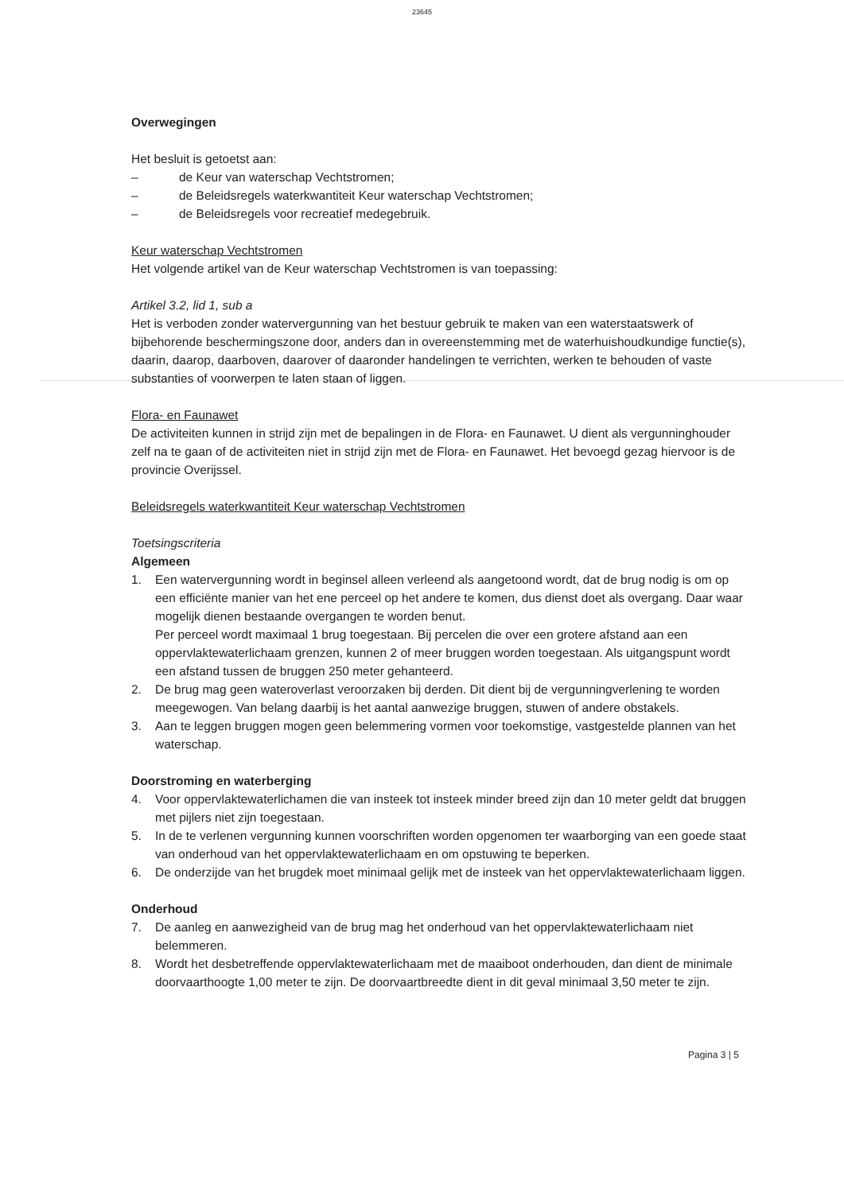23645
Overwegingen
Het besluit is getoetst aan:
– de Keur van waterschap Vechtstromen;
– de Beleidsregels waterkwantiteit Keur waterschap Vechtstromen;
– de Beleidsregels voor recreatief medegebruik.
Keur waterschap Vechtstromen
Het volgende artikel van de Keur waterschap Vechtstromen is van toepassing:
Artikel 3.2, lid 1, sub a
Het is verboden zonder watervergunning van het bestuur gebruik te maken van een waterstaatswerk of bijbehorende beschermingszone door, anders dan in overeenstemming met de waterhuishoudkundige functie(s), daarin, daarop, daarboven, daarover of daaronder handelingen te verrichten, werken te behouden of vaste substanties of voorwerpen te laten staan of liggen.
Flora- en Faunawet
De activiteiten kunnen in strijd zijn met de bepalingen in de Flora- en Faunawet. U dient als vergunninghouder zelf na te gaan of de activiteiten niet in strijd zijn met de Flora- en Faunawet. Het bevoegd gezag hiervoor is de provincie Overijssel.
Beleidsregels waterkwantiteit Keur waterschap Vechtstromen
Toetsingscriteria
Algemeen
1. Een watervergunning wordt in beginsel alleen verleend als aangetoond wordt, dat de brug nodig is om op een efficiënte manier van het ene perceel op het andere te komen, dus dienst doet als overgang. Daar waar mogelijk dienen bestaande overgangen te worden benut.
Per perceel wordt maximaal 1 brug toegestaan. Bij percelen die over een grotere afstand aan een oppervlaktewaterlichaam grenzen, kunnen 2 of meer bruggen worden toegestaan. Als uitgangspunt wordt een afstand tussen de bruggen 250 meter gehanteerd.
2. De brug mag geen wateroverlast veroorzaken bij derden. Dit dient bij de vergunningverlening te worden meegewogen. Van belang daarbij is het aantal aanwezige bruggen, stuwen of andere obstakels.
3. Aan te leggen bruggen mogen geen belemmering vormen voor toekomstige, vastgestelde plannen van het waterschap.
Doorstroming en waterberging
4. Voor oppervlaktewaterlichamen die van insteek tot insteek minder breed zijn dan 10 meter geldt dat bruggen met pijlers niet zijn toegestaan.
5. In de te verlenen vergunning kunnen voorschriften worden opgenomen ter waarborging van een goede staat van onderhoud van het oppervlaktewaterlichaam en om opstuwing te beperken.
6. De onderzijde van het brugdek moet minimaal gelijk met de insteek van het oppervlaktewaterlichaam liggen.
Onderhoud
7. De aanleg en aanwezigheid van de brug mag het onderhoud van het oppervlaktewaterlichaam niet belemmeren.
8. Wordt het desbetreffende oppervlaktewaterlichaam met de maaiboot onderhouden, dan dient de minimale doorvaarthoogte 1,00 meter te zijn. De doorvaartbreedte dient in dit geval minimaal 3,50 meter te zijn.
Pagina 3 | 5